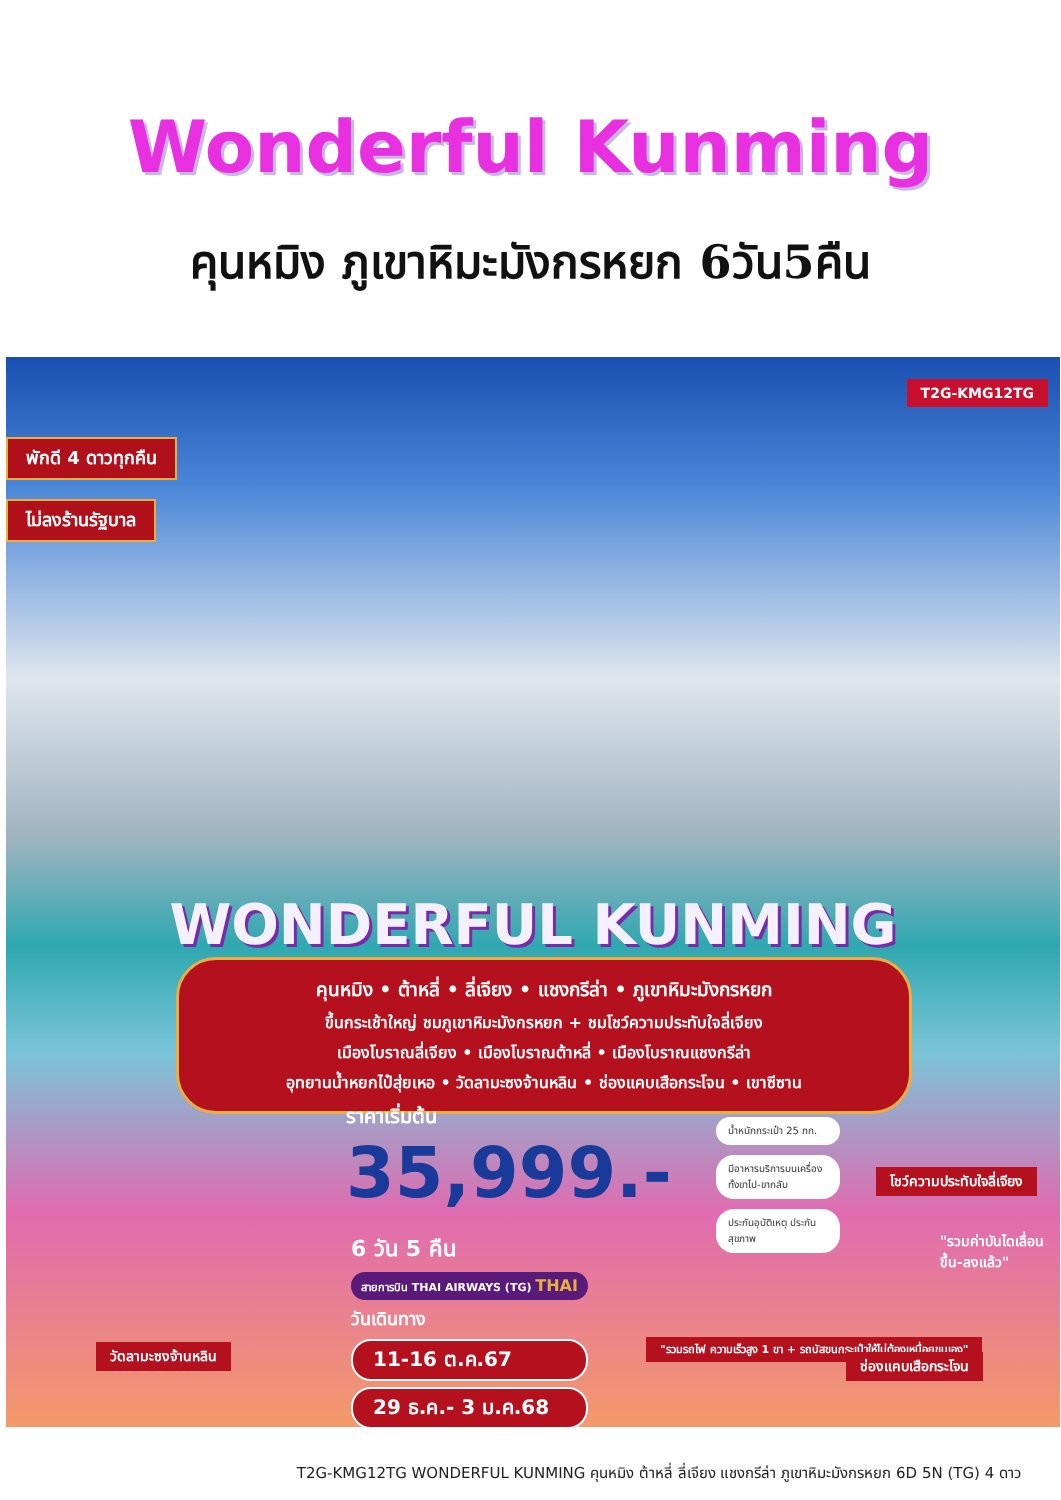Wonderful Kunming
คุนหมิง ภูเขาหิมะมังกรหยก 6วัน5คืน
T2G-KMG12TG
พักดี 4 ดาวทุกคืน
ไม่ลงร้านรัฐบาล
WONDERFUL KUNMING
คุนหมิง • ต้าหลี่ • ลี่เจียง • แชงกรีล่า • ภูเขาหิมะมังกรหยก
ขึ้นกระเช้าใหญ่ ชมภูเขาหิมะมังกรหยก + ชมโชว์ความประทับใจลี่เจียง
เมืองโบราณลี่เจียง • เมืองโบราณต้าหลี่ • เมืองโบราณแชงกรีล่า
อุทยานน้ำหยกไป๋สุ่ยเหอ • วัดลามะซงจ้านหลิน • ช่องแคบเสือกระโจน • เขาซีซาน
ราคาเริ่มต้น
35,999.-
น้ำหนักกระเป๋า 25 กก.
มีอาหารบริการบนเครื่อง ทั้งขาไป-ขากลับ
ประกันอุบัติเหตุ ประกันสุขภาพ
6 วัน 5 คืน
สายการบิน THAI AIRWAYS (TG) THAI
วันเดินทาง
11-16 ต.ค.67
29 ธ.ค.- 3 ม.ค.68
วัดลามะซงจ้านหลิน
โชว์ความประทับใจลี่เจียง
"รวมค่าบันไดเลื่อน ขึ้น-ลงแล้ว"
"รวมรถไฟ ความเร็วสูง 1 ขา + รถบัสขนกระเป๋าให้ไม่ต้องเหนื่อยขนเอง"
ช่องแคบเสือกระโจน
T2G-KMG12TG WONDERFUL KUNMING คุนหมิง ต้าหลี่ ลี่เจียง แชงกรีล่า ภูเขาหิมะมังกรหยก 6D 5N (TG) 4 ดาว